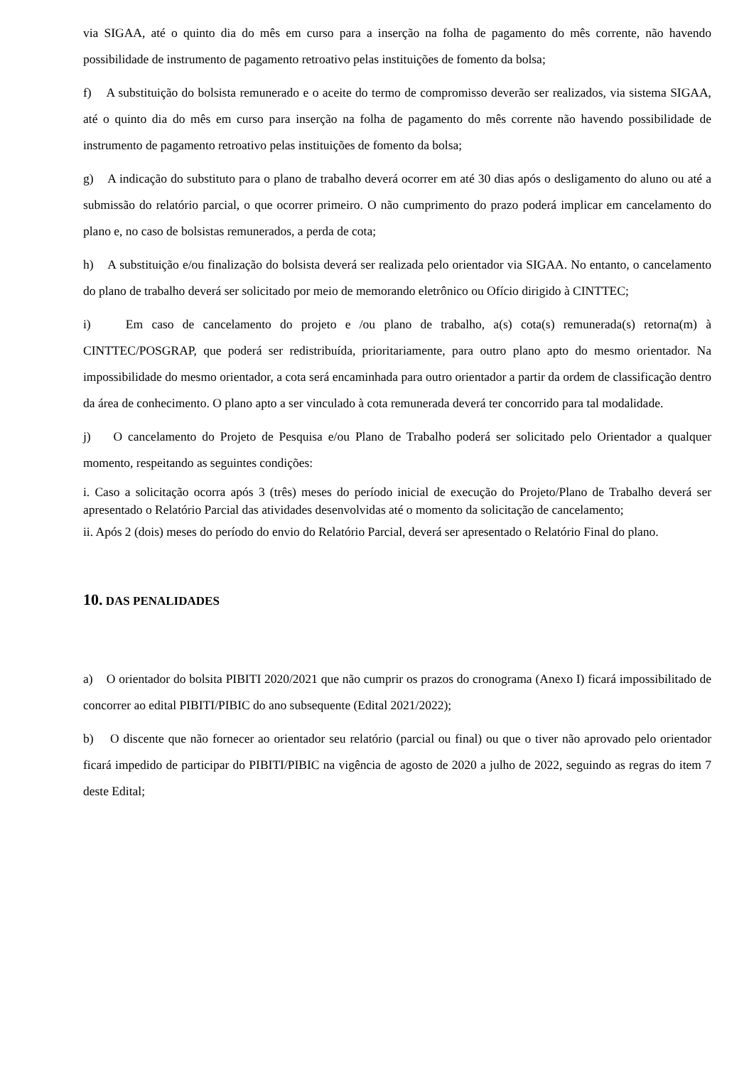via SIGAA, até o quinto dia do mês em curso para a inserção na folha de pagamento do mês corrente, não havendo possibilidade de instrumento de pagamento retroativo pelas instituições de fomento da bolsa;
f) A substituição do bolsista remunerado e o aceite do termo de compromisso deverão ser realizados, via sistema SIGAA, até o quinto dia do mês em curso para inserção na folha de pagamento do mês corrente não havendo possibilidade de instrumento de pagamento retroativo pelas instituições de fomento da bolsa;
g) A indicação do substituto para o plano de trabalho deverá ocorrer em até 30 dias após o desligamento do aluno ou até a submissão do relatório parcial, o que ocorrer primeiro. O não cumprimento do prazo poderá implicar em cancelamento do plano e, no caso de bolsistas remunerados, a perda de cota;
h) A substituição e/ou finalização do bolsista deverá ser realizada pelo orientador via SIGAA. No entanto, o cancelamento do plano de trabalho deverá ser solicitado por meio de memorando eletrônico ou Ofício dirigido à CINTTEC;
i) Em caso de cancelamento do projeto e /ou plano de trabalho, a(s) cota(s) remunerada(s) retorna(m) à CINTTEC/POSGRAP, que poderá ser redistribuída, prioritariamente, para outro plano apto do mesmo orientador. Na impossibilidade do mesmo orientador, a cota será encaminhada para outro orientador a partir da ordem de classificação dentro da área de conhecimento. O plano apto a ser vinculado à cota remunerada deverá ter concorrido para tal modalidade.
j) O cancelamento do Projeto de Pesquisa e/ou Plano de Trabalho poderá ser solicitado pelo Orientador a qualquer momento, respeitando as seguintes condições:
i. Caso a solicitação ocorra após 3 (três) meses do período inicial de execução do Projeto/Plano de Trabalho deverá ser apresentado o Relatório Parcial das atividades desenvolvidas até o momento da solicitação de cancelamento;
ii. Após 2 (dois) meses do período do envio do Relatório Parcial, deverá ser apresentado o Relatório Final do plano.
10. DAS PENALIDADES
a) O orientador do bolsita PIBITI 2020/2021 que não cumprir os prazos do cronograma (Anexo I) ficará impossibilitado de concorrer ao edital PIBITI/PIBIC do ano subsequente (Edital 2021/2022);
b) O discente que não fornecer ao orientador seu relatório (parcial ou final) ou que o tiver não aprovado pelo orientador ficará impedido de participar do PIBITI/PIBIC na vigência de agosto de 2020 a julho de 2022, seguindo as regras do item 7 deste Edital;